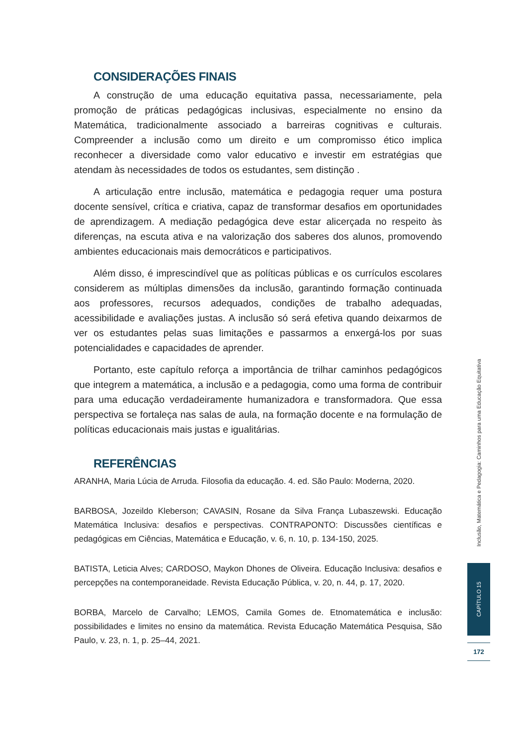CONSIDERAÇÕES FINAIS
A construção de uma educação equitativa passa, necessariamente, pela promoção de práticas pedagógicas inclusivas, especialmente no ensino da Matemática, tradicionalmente associado a barreiras cognitivas e culturais. Compreender a inclusão como um direito e um compromisso ético implica reconhecer a diversidade como valor educativo e investir em estratégias que atendam às necessidades de todos os estudantes, sem distinção .
A articulação entre inclusão, matemática e pedagogia requer uma postura docente sensível, crítica e criativa, capaz de transformar desafios em oportunidades de aprendizagem. A mediação pedagógica deve estar alicerçada no respeito às diferenças, na escuta ativa e na valorização dos saberes dos alunos, promovendo ambientes educacionais mais democráticos e participativos.
Além disso, é imprescindível que as políticas públicas e os currículos escolares considerem as múltiplas dimensões da inclusão, garantindo formação continuada aos professores, recursos adequados, condições de trabalho adequadas, acessibilidade e avaliações justas. A inclusão só será efetiva quando deixarmos de ver os estudantes pelas suas limitações e passarmos a enxergá-los por suas potencialidades e capacidades de aprender.
Portanto, este capítulo reforça a importância de trilhar caminhos pedagógicos que integrem a matemática, a inclusão e a pedagogia, como uma forma de contribuir para uma educação verdadeiramente humanizadora e transformadora. Que essa perspectiva se fortaleça nas salas de aula, na formação docente e na formulação de políticas educacionais mais justas e igualitárias.
REFERÊNCIAS
ARANHA, Maria Lúcia de Arruda. Filosofia da educação. 4. ed. São Paulo: Moderna, 2020.
BARBOSA, Jozeildo Kleberson; CAVASIN, Rosane da Silva França Lubaszewski. Educação Matemática Inclusiva: desafios e perspectivas. CONTRAPONTO: Discussões científicas e pedagógicas em Ciências, Matemática e Educação, v. 6, n. 10, p. 134-150, 2025.
BATISTA, Leticia Alves; CARDOSO, Maykon Dhones de Oliveira. Educação Inclusiva: desafios e percepções na contemporaneidade. Revista Educação Pública, v. 20, n. 44, p. 17, 2020.
BORBA, Marcelo de Carvalho; LEMOS, Camila Gomes de. Etnomatemática e inclusão: possibilidades e limites no ensino da matemática. Revista Educação Matemática Pesquisa, São Paulo, v. 23, n. 1, p. 25–44, 2021.
Inclusão, Matemática e Pedagogia: Caminhos para uma Educação Equitativa
CAPÍTULO 15
172